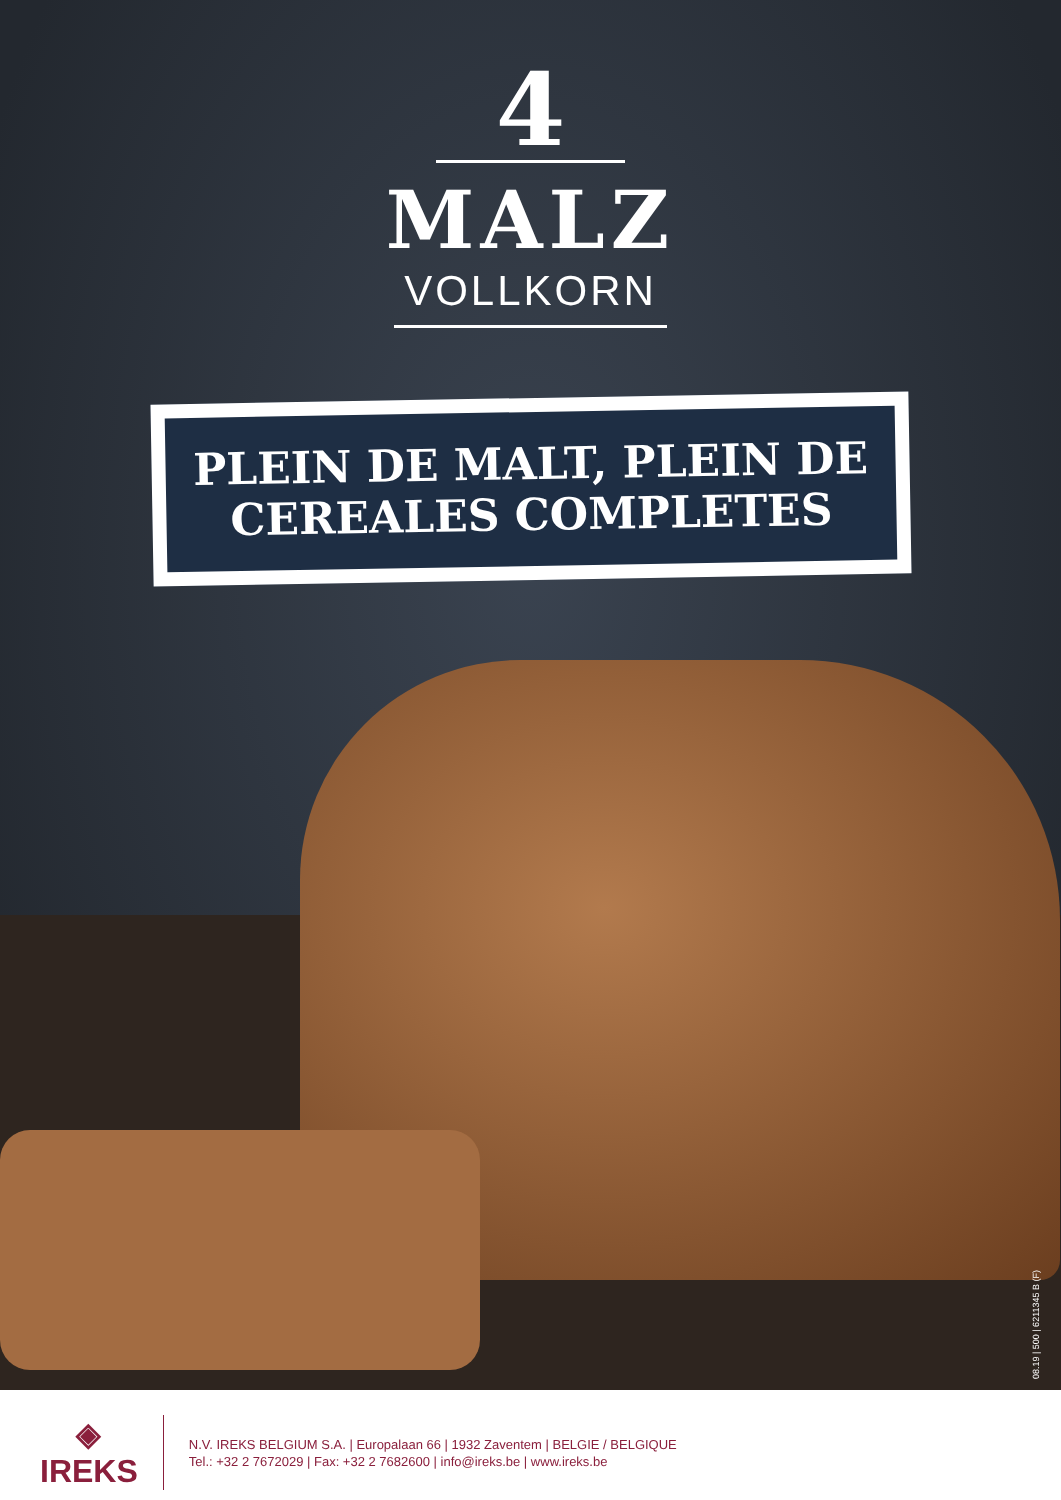4
MALZ
VOLLKORN
PLEIN DE MALT, PLEIN DE
CEREALES COMPLETES
08.19 | 500 | 6211345 B (F)
◈
IREKS
N.V. IREKS BELGIUM S.A. | Europalaan 66 | 1932 Zaventem | BELGIE / BELGIQUE
Tel.: +32 2 7672029 | Fax: +32 2 7682600 | info@ireks.be | www.ireks.be